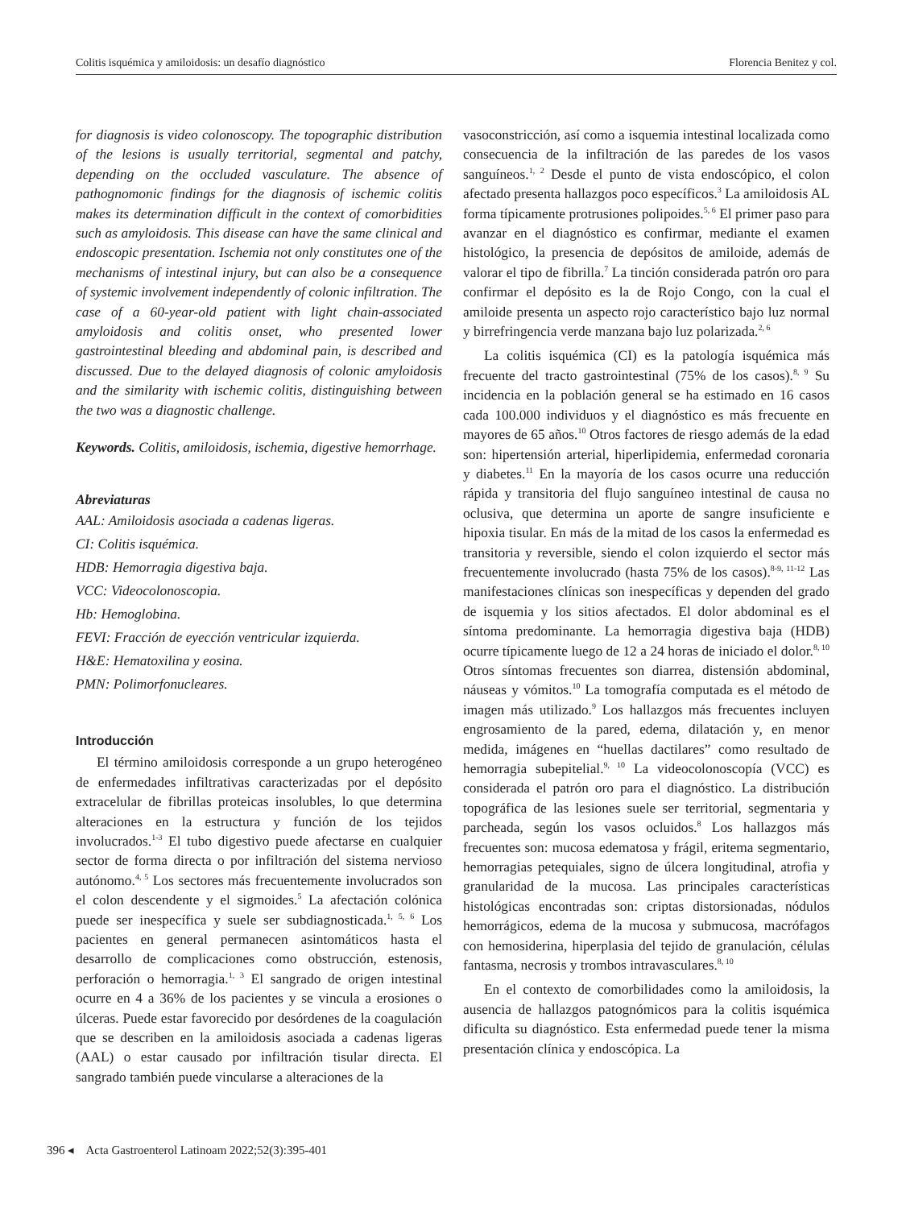Colitis isquémica y amiloidosis: un desafío diagnóstico Florencia Benitez y col.
for diagnosis is video colonoscopy. The topographic distribution of the lesions is usually territorial, segmental and patchy, depending on the occluded vasculature. The absence of pathognomonic findings for the diagnosis of ischemic colitis makes its determination difficult in the context of comorbidities such as amyloidosis. This disease can have the same clinical and endoscopic presentation. Ischemia not only constitutes one of the mechanisms of intestinal injury, but can also be a consequence of systemic involvement independently of colonic infiltration. The case of a 60-year-old patient with light chain-associated amyloidosis and colitis onset, who presented lower gastrointestinal bleeding and abdominal pain, is described and discussed. Due to the delayed diagnosis of colonic amyloidosis and the similarity with ischemic colitis, distinguishing between the two was a diagnostic challenge.
Keywords. Colitis, amiloidosis, ischemia, digestive hemorrhage.
Abreviaturas
AAL: Amiloidosis asociada a cadenas ligeras.
CI: Colitis isquémica.
HDB: Hemorragia digestiva baja.
VCC: Videocolonoscopia.
Hb: Hemoglobina.
FEVI: Fracción de eyección ventricular izquierda.
H&E: Hematoxilina y eosina.
PMN: Polimorfonucleares.
Introducción
El término amiloidosis corresponde a un grupo heterogéneo de enfermedades infiltrativas caracterizadas por el depósito extracelular de fibrillas proteicas insolubles, lo que determina alteraciones en la estructura y función de los tejidos involucrados.<sup>1-3</sup> El tubo digestivo puede afectarse en cualquier sector de forma directa o por infiltración del sistema nervioso autónomo.<sup>4, 5</sup> Los sectores más frecuentemente involucrados son el colon descendente y el sigmoides.<sup>5</sup> La afectación colónica puede ser inespecífica y suele ser subdiagnosticada.<sup>1, 5, 6</sup> Los pacientes en general permanecen asintomáticos hasta el desarrollo de complicaciones como obstrucción, estenosis, perforación o hemorragia.<sup>1, 3</sup> El sangrado de origen intestinal ocurre en 4 a 36% de los pacientes y se vincula a erosiones o úlceras. Puede estar favorecido por desórdenes de la coagulación que se describen en la amiloidosis asociada a cadenas ligeras (AAL) o estar causado por infiltración tisular directa. El sangrado también puede vincularse a alteraciones de la
vasoconstricción, así como a isquemia intestinal localizada como consecuencia de la infiltración de las paredes de los vasos sanguíneos.<sup>1, 2</sup> Desde el punto de vista endoscópico, el colon afectado presenta hallazgos poco específicos.<sup>3</sup> La amiloidosis AL forma típicamente protrusiones polipoides.<sup>5, 6</sup> El primer paso para avanzar en el diagnóstico es confirmar, mediante el examen histológico, la presencia de depósitos de amiloide, además de valorar el tipo de fibrilla.<sup>7</sup> La tinción considerada patrón oro para confirmar el depósito es la de Rojo Congo, con la cual el amiloide presenta un aspecto rojo característico bajo luz normal y birrefringencia verde manzana bajo luz polarizada.<sup>2, 6</sup>
La colitis isquémica (CI) es la patología isquémica más frecuente del tracto gastrointestinal (75% de los casos).<sup>8, 9</sup> Su incidencia en la población general se ha estimado en 16 casos cada 100.000 individuos y el diagnóstico es más frecuente en mayores de 65 años.<sup>10</sup> Otros factores de riesgo además de la edad son: hipertensión arterial, hiperlipidemia, enfermedad coronaria y diabetes.<sup>11</sup> En la mayoría de los casos ocurre una reducción rápida y transitoria del flujo sanguíneo intestinal de causa no oclusiva, que determina un aporte de sangre insuficiente e hipoxia tisular. En más de la mitad de los casos la enfermedad es transitoria y reversible, siendo el colon izquierdo el sector más frecuentemente involucrado (hasta 75% de los casos).<sup>8-9, 11-12</sup> Las manifestaciones clínicas son inespecíficas y dependen del grado de isquemia y los sitios afectados. El dolor abdominal es el síntoma predominante. La hemorragia digestiva baja (HDB) ocurre típicamente luego de 12 a 24 horas de iniciado el dolor.<sup>8, 10</sup> Otros síntomas frecuentes son diarrea, distensión abdominal, náuseas y vómitos.<sup>10</sup> La tomografía computada es el método de imagen más utilizado.<sup>9</sup> Los hallazgos más frecuentes incluyen engrosamiento de la pared, edema, dilatación y, en menor medida, imágenes en “huellas dactilares” como resultado de hemorragia subepitelial.<sup>9, 10</sup> La videocolonoscopía (VCC) es considerada el patrón oro para el diagnóstico. La distribución topográfica de las lesiones suele ser territorial, segmentaria y parcheada, según los vasos ocluidos.<sup>8</sup> Los hallazgos más frecuentes son: mucosa edematosa y frágil, eritema segmentario, hemorragias petequiales, signo de úlcera longitudinal, atrofia y granularidad de la mucosa. Las principales características histológicas encontradas son: criptas distorsionadas, nódulos hemorrágicos, edema de la mucosa y submucosa, macrófagos con hemosiderina, hiperplasia del tejido de granulación, células fantasma, necrosis y trombos intravasculares.<sup>8, 10</sup>
En el contexto de comorbilidades como la amiloidosis, la ausencia de hallazgos patognómicos para la colitis isquémica dificulta su diagnóstico. Esta enfermedad puede tener la misma presentación clínica y endoscópica. La
396 ◂ Acta Gastroenterol Latinoam 2022;52(3):395-401